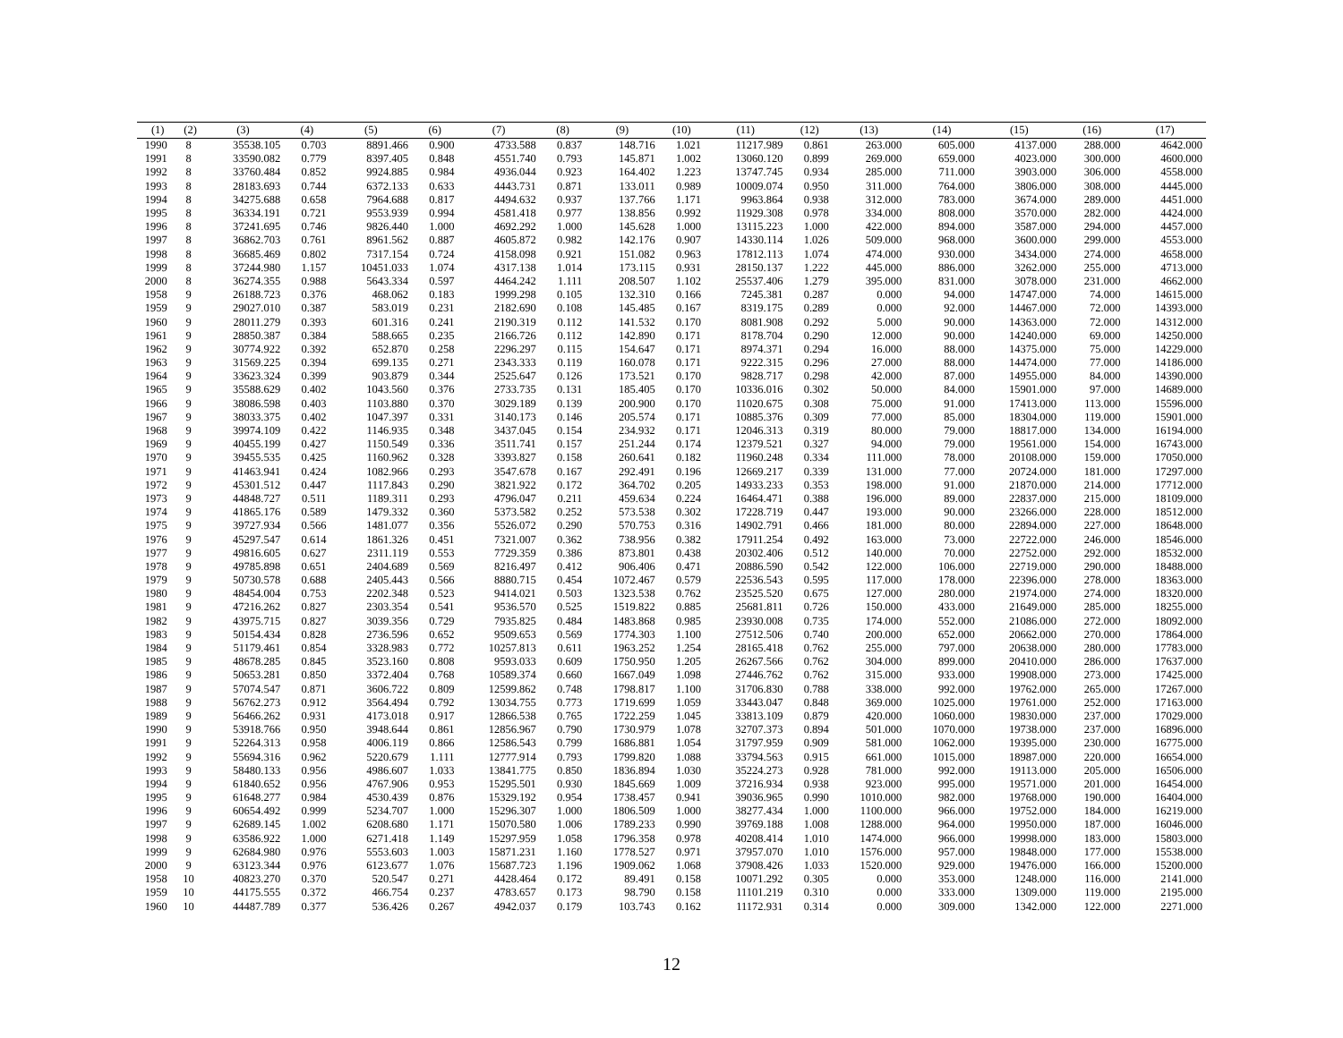| (1) | (2) | (3) | (4) | (5) | (6) | (7) | (8) | (9) | (10) | (11) | (12) | (13) | (14) | (15) | (16) | (17) |
| --- | --- | --- | --- | --- | --- | --- | --- | --- | --- | --- | --- | --- | --- | --- | --- | --- |
| 1990 | 8 | 35538.105 | 0.703 | 8891.466 | 0.900 | 4733.588 | 0.837 | 148.716 | 1.021 | 11217.989 | 0.861 | 263.000 | 605.000 | 4137.000 | 288.000 | 4642.000 |
| 1991 | 8 | 33590.082 | 0.779 | 8397.405 | 0.848 | 4551.740 | 0.793 | 145.871 | 1.002 | 13060.120 | 0.899 | 269.000 | 659.000 | 4023.000 | 300.000 | 4600.000 |
| 1992 | 8 | 33760.484 | 0.852 | 9924.885 | 0.984 | 4936.044 | 0.923 | 164.402 | 1.223 | 13747.745 | 0.934 | 285.000 | 711.000 | 3903.000 | 306.000 | 4558.000 |
| 1993 | 8 | 28183.693 | 0.744 | 6372.133 | 0.633 | 4443.731 | 0.871 | 133.011 | 0.989 | 10009.074 | 0.950 | 311.000 | 764.000 | 3806.000 | 308.000 | 4445.000 |
| 1994 | 8 | 34275.688 | 0.658 | 7964.688 | 0.817 | 4494.632 | 0.937 | 137.766 | 1.171 | 9963.864 | 0.938 | 312.000 | 783.000 | 3674.000 | 289.000 | 4451.000 |
| 1995 | 8 | 36334.191 | 0.721 | 9553.939 | 0.994 | 4581.418 | 0.977 | 138.856 | 0.992 | 11929.308 | 0.978 | 334.000 | 808.000 | 3570.000 | 282.000 | 4424.000 |
| 1996 | 8 | 37241.695 | 0.746 | 9826.440 | 1.000 | 4692.292 | 1.000 | 145.628 | 1.000 | 13115.223 | 1.000 | 422.000 | 894.000 | 3587.000 | 294.000 | 4457.000 |
| 1997 | 8 | 36862.703 | 0.761 | 8961.562 | 0.887 | 4605.872 | 0.982 | 142.176 | 0.907 | 14330.114 | 1.026 | 509.000 | 968.000 | 3600.000 | 299.000 | 4553.000 |
| 1998 | 8 | 36685.469 | 0.802 | 7317.154 | 0.724 | 4158.098 | 0.921 | 151.082 | 0.963 | 17812.113 | 1.074 | 474.000 | 930.000 | 3434.000 | 274.000 | 4658.000 |
| 1999 | 8 | 37244.980 | 1.157 | 10451.033 | 1.074 | 4317.138 | 1.014 | 173.115 | 0.931 | 28150.137 | 1.222 | 445.000 | 886.000 | 3262.000 | 255.000 | 4713.000 |
| 2000 | 8 | 36274.355 | 0.988 | 5643.334 | 0.597 | 4464.242 | 1.111 | 208.507 | 1.102 | 25537.406 | 1.279 | 395.000 | 831.000 | 3078.000 | 231.000 | 4662.000 |
| 1958 | 9 | 26188.723 | 0.376 | 468.062 | 0.183 | 1999.298 | 0.105 | 132.310 | 0.166 | 7245.381 | 0.287 | 0.000 | 94.000 | 14747.000 | 74.000 | 14615.000 |
| 1959 | 9 | 29027.010 | 0.387 | 583.019 | 0.231 | 2182.690 | 0.108 | 145.485 | 0.167 | 8319.175 | 0.289 | 0.000 | 92.000 | 14467.000 | 72.000 | 14393.000 |
| 1960 | 9 | 28011.279 | 0.393 | 601.316 | 0.241 | 2190.319 | 0.112 | 141.532 | 0.170 | 8081.908 | 0.292 | 5.000 | 90.000 | 14363.000 | 72.000 | 14312.000 |
| 1961 | 9 | 28850.387 | 0.384 | 588.665 | 0.235 | 2166.726 | 0.112 | 142.890 | 0.171 | 8178.704 | 0.290 | 12.000 | 90.000 | 14240.000 | 69.000 | 14250.000 |
| 1962 | 9 | 30774.922 | 0.392 | 652.870 | 0.258 | 2296.297 | 0.115 | 154.647 | 0.171 | 8974.371 | 0.294 | 16.000 | 88.000 | 14375.000 | 75.000 | 14229.000 |
| 1963 | 9 | 31569.225 | 0.394 | 699.135 | 0.271 | 2343.333 | 0.119 | 160.078 | 0.171 | 9222.315 | 0.296 | 27.000 | 88.000 | 14474.000 | 77.000 | 14186.000 |
| 1964 | 9 | 33623.324 | 0.399 | 903.879 | 0.344 | 2525.647 | 0.126 | 173.521 | 0.170 | 9828.717 | 0.298 | 42.000 | 87.000 | 14955.000 | 84.000 | 14390.000 |
| 1965 | 9 | 35588.629 | 0.402 | 1043.560 | 0.376 | 2733.735 | 0.131 | 185.405 | 0.170 | 10336.016 | 0.302 | 50.000 | 84.000 | 15901.000 | 97.000 | 14689.000 |
| 1966 | 9 | 38086.598 | 0.403 | 1103.880 | 0.370 | 3029.189 | 0.139 | 200.900 | 0.170 | 11020.675 | 0.308 | 75.000 | 91.000 | 17413.000 | 113.000 | 15596.000 |
| 1967 | 9 | 38033.375 | 0.402 | 1047.397 | 0.331 | 3140.173 | 0.146 | 205.574 | 0.171 | 10885.376 | 0.309 | 77.000 | 85.000 | 18304.000 | 119.000 | 15901.000 |
| 1968 | 9 | 39974.109 | 0.422 | 1146.935 | 0.348 | 3437.045 | 0.154 | 234.932 | 0.171 | 12046.313 | 0.319 | 80.000 | 79.000 | 18817.000 | 134.000 | 16194.000 |
| 1969 | 9 | 40455.199 | 0.427 | 1150.549 | 0.336 | 3511.741 | 0.157 | 251.244 | 0.174 | 12379.521 | 0.327 | 94.000 | 79.000 | 19561.000 | 154.000 | 16743.000 |
| 1970 | 9 | 39455.535 | 0.425 | 1160.962 | 0.328 | 3393.827 | 0.158 | 260.641 | 0.182 | 11960.248 | 0.334 | 111.000 | 78.000 | 20108.000 | 159.000 | 17050.000 |
| 1971 | 9 | 41463.941 | 0.424 | 1082.966 | 0.293 | 3547.678 | 0.167 | 292.491 | 0.196 | 12669.217 | 0.339 | 131.000 | 77.000 | 20724.000 | 181.000 | 17297.000 |
| 1972 | 9 | 45301.512 | 0.447 | 1117.843 | 0.290 | 3821.922 | 0.172 | 364.702 | 0.205 | 14933.233 | 0.353 | 198.000 | 91.000 | 21870.000 | 214.000 | 17712.000 |
| 1973 | 9 | 44848.727 | 0.511 | 1189.311 | 0.293 | 4796.047 | 0.211 | 459.634 | 0.224 | 16464.471 | 0.388 | 196.000 | 89.000 | 22837.000 | 215.000 | 18109.000 |
| 1974 | 9 | 41865.176 | 0.589 | 1479.332 | 0.360 | 5373.582 | 0.252 | 573.538 | 0.302 | 17228.719 | 0.447 | 193.000 | 90.000 | 23266.000 | 228.000 | 18512.000 |
| 1975 | 9 | 39727.934 | 0.566 | 1481.077 | 0.356 | 5526.072 | 0.290 | 570.753 | 0.316 | 14902.791 | 0.466 | 181.000 | 80.000 | 22894.000 | 227.000 | 18648.000 |
| 1976 | 9 | 45297.547 | 0.614 | 1861.326 | 0.451 | 7321.007 | 0.362 | 738.956 | 0.382 | 17911.254 | 0.492 | 163.000 | 73.000 | 22722.000 | 246.000 | 18546.000 |
| 1977 | 9 | 49816.605 | 0.627 | 2311.119 | 0.553 | 7729.359 | 0.386 | 873.801 | 0.438 | 20302.406 | 0.512 | 140.000 | 70.000 | 22752.000 | 292.000 | 18532.000 |
| 1978 | 9 | 49785.898 | 0.651 | 2404.689 | 0.569 | 8216.497 | 0.412 | 906.406 | 0.471 | 20886.590 | 0.542 | 122.000 | 106.000 | 22719.000 | 290.000 | 18488.000 |
| 1979 | 9 | 50730.578 | 0.688 | 2405.443 | 0.566 | 8880.715 | 0.454 | 1072.467 | 0.579 | 22536.543 | 0.595 | 117.000 | 178.000 | 22396.000 | 278.000 | 18363.000 |
| 1980 | 9 | 48454.004 | 0.753 | 2202.348 | 0.523 | 9414.021 | 0.503 | 1323.538 | 0.762 | 23525.520 | 0.675 | 127.000 | 280.000 | 21974.000 | 274.000 | 18320.000 |
| 1981 | 9 | 47216.262 | 0.827 | 2303.354 | 0.541 | 9536.570 | 0.525 | 1519.822 | 0.885 | 25681.811 | 0.726 | 150.000 | 433.000 | 21649.000 | 285.000 | 18255.000 |
| 1982 | 9 | 43975.715 | 0.827 | 3039.356 | 0.729 | 7935.825 | 0.484 | 1483.868 | 0.985 | 23930.008 | 0.735 | 174.000 | 552.000 | 21086.000 | 272.000 | 18092.000 |
| 1983 | 9 | 50154.434 | 0.828 | 2736.596 | 0.652 | 9509.653 | 0.569 | 1774.303 | 1.100 | 27512.506 | 0.740 | 200.000 | 652.000 | 20662.000 | 270.000 | 17864.000 |
| 1984 | 9 | 51179.461 | 0.854 | 3328.983 | 0.772 | 10257.813 | 0.611 | 1963.252 | 1.254 | 28165.418 | 0.762 | 255.000 | 797.000 | 20638.000 | 280.000 | 17783.000 |
| 1985 | 9 | 48678.285 | 0.845 | 3523.160 | 0.808 | 9593.033 | 0.609 | 1750.950 | 1.205 | 26267.566 | 0.762 | 304.000 | 899.000 | 20410.000 | 286.000 | 17637.000 |
| 1986 | 9 | 50653.281 | 0.850 | 3372.404 | 0.768 | 10589.374 | 0.660 | 1667.049 | 1.098 | 27446.762 | 0.762 | 315.000 | 933.000 | 19908.000 | 273.000 | 17425.000 |
| 1987 | 9 | 57074.547 | 0.871 | 3606.722 | 0.809 | 12599.862 | 0.748 | 1798.817 | 1.100 | 31706.830 | 0.788 | 338.000 | 992.000 | 19762.000 | 265.000 | 17267.000 |
| 1988 | 9 | 56762.273 | 0.912 | 3564.494 | 0.792 | 13034.755 | 0.773 | 1719.699 | 1.059 | 33443.047 | 0.848 | 369.000 | 1025.000 | 19761.000 | 252.000 | 17163.000 |
| 1989 | 9 | 56466.262 | 0.931 | 4173.018 | 0.917 | 12866.538 | 0.765 | 1722.259 | 1.045 | 33813.109 | 0.879 | 420.000 | 1060.000 | 19830.000 | 237.000 | 17029.000 |
| 1990 | 9 | 53918.766 | 0.950 | 3948.644 | 0.861 | 12856.967 | 0.790 | 1730.979 | 1.078 | 32707.373 | 0.894 | 501.000 | 1070.000 | 19738.000 | 237.000 | 16896.000 |
| 1991 | 9 | 52264.313 | 0.958 | 4006.119 | 0.866 | 12586.543 | 0.799 | 1686.881 | 1.054 | 31797.959 | 0.909 | 581.000 | 1062.000 | 19395.000 | 230.000 | 16775.000 |
| 1992 | 9 | 55694.316 | 0.962 | 5220.679 | 1.111 | 12777.914 | 0.793 | 1799.820 | 1.088 | 33794.563 | 0.915 | 661.000 | 1015.000 | 18987.000 | 220.000 | 16654.000 |
| 1993 | 9 | 58480.133 | 0.956 | 4986.607 | 1.033 | 13841.775 | 0.850 | 1836.894 | 1.030 | 35224.273 | 0.928 | 781.000 | 992.000 | 19113.000 | 205.000 | 16506.000 |
| 1994 | 9 | 61840.652 | 0.956 | 4767.906 | 0.953 | 15295.501 | 0.930 | 1845.669 | 1.009 | 37216.934 | 0.938 | 923.000 | 995.000 | 19571.000 | 201.000 | 16454.000 |
| 1995 | 9 | 61648.277 | 0.984 | 4530.439 | 0.876 | 15329.192 | 0.954 | 1738.457 | 0.941 | 39036.965 | 0.990 | 1010.000 | 982.000 | 19768.000 | 190.000 | 16404.000 |
| 1996 | 9 | 60654.492 | 0.999 | 5234.707 | 1.000 | 15296.307 | 1.000 | 1806.509 | 1.000 | 38277.434 | 1.000 | 1100.000 | 966.000 | 19752.000 | 184.000 | 16219.000 |
| 1997 | 9 | 62689.145 | 1.002 | 6208.680 | 1.171 | 15070.580 | 1.006 | 1789.233 | 0.990 | 39769.188 | 1.008 | 1288.000 | 964.000 | 19950.000 | 187.000 | 16046.000 |
| 1998 | 9 | 63586.922 | 1.000 | 6271.418 | 1.149 | 15297.959 | 1.058 | 1796.358 | 0.978 | 40208.414 | 1.010 | 1474.000 | 966.000 | 19998.000 | 183.000 | 15803.000 |
| 1999 | 9 | 62684.980 | 0.976 | 5553.603 | 1.003 | 15871.231 | 1.160 | 1778.527 | 0.971 | 37957.070 | 1.010 | 1576.000 | 957.000 | 19848.000 | 177.000 | 15538.000 |
| 2000 | 9 | 63123.344 | 0.976 | 6123.677 | 1.076 | 15687.723 | 1.196 | 1909.062 | 1.068 | 37908.426 | 1.033 | 1520.000 | 929.000 | 19476.000 | 166.000 | 15200.000 |
| 1958 | 10 | 40823.270 | 0.370 | 520.547 | 0.271 | 4428.464 | 0.172 | 89.491 | 0.158 | 10071.292 | 0.305 | 0.000 | 353.000 | 1248.000 | 116.000 | 2141.000 |
| 1959 | 10 | 44175.555 | 0.372 | 466.754 | 0.237 | 4783.657 | 0.173 | 98.790 | 0.158 | 11101.219 | 0.310 | 0.000 | 333.000 | 1309.000 | 119.000 | 2195.000 |
| 1960 | 10 | 44487.789 | 0.377 | 536.426 | 0.267 | 4942.037 | 0.179 | 103.743 | 0.162 | 11172.931 | 0.314 | 0.000 | 309.000 | 1342.000 | 122.000 | 2271.000 |
12